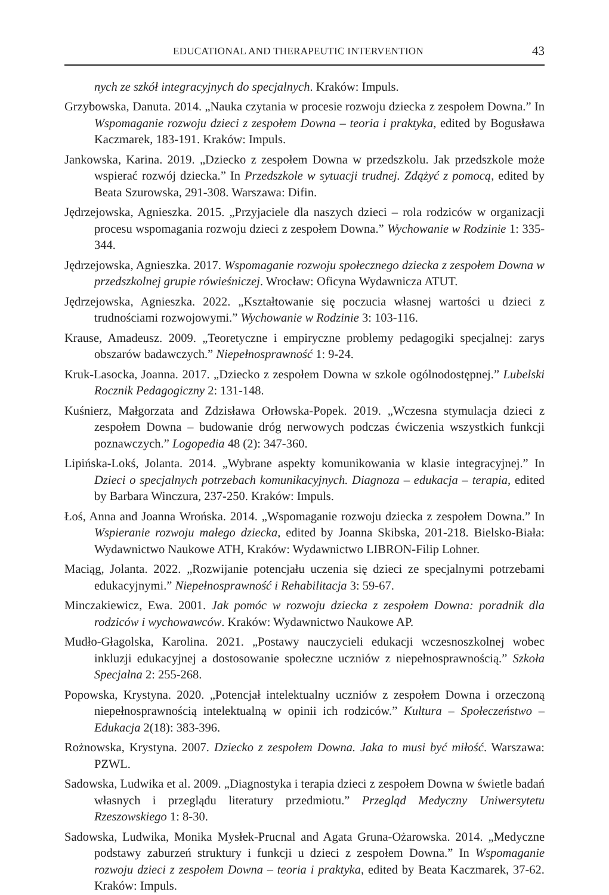EDUCATIONAL AND THERAPEUTIC INTERVENTION 43
nych ze szkół integracyjnych do specjalnych. Kraków: Impuls.
Grzybowska, Danuta. 2014. „Nauka czytania w procesie rozwoju dziecka z zespołem Downa.” In Wspomaganie rozwoju dzieci z zespołem Downa – teoria i praktyka, edited by Bogusława Kaczmarek, 183-191. Kraków: Impuls.
Jankowska, Karina. 2019. „Dziecko z zespołem Downa w przedszkolu. Jak przedszkole może wspierać rozwój dziecka.” In Przedszkole w sytuacji trudnej. Zdążyć z pomocą, edited by Beata Szurowska, 291-308. Warszawa: Difin.
Jędrzejowska, Agnieszka. 2015. „Przyjaciele dla naszych dzieci – rola rodziców w organizacji procesu wspomagania rozwoju dzieci z zespołem Downa.” Wychowanie w Rodzinie 1: 335-344.
Jędrzejowska, Agnieszka. 2017. Wspomaganie rozwoju społecznego dziecka z zespołem Downa w przedszkolnej grupie rówieśniczej. Wrocław: Oficyna Wydawnicza ATUT.
Jędrzejowska, Agnieszka. 2022. „Kształtowanie się poczucia własnej wartości u dzieci z trudnościami rozwojowymi.” Wychowanie w Rodzinie 3: 103-116.
Krause, Amadeusz. 2009. „Teoretyczne i empiryczne problemy pedagogiki specjalnej: zarys obszarów badawczych.” Niepełnosprawność 1: 9-24.
Kruk-Lasocka, Joanna. 2017. „Dziecko z zespołem Downa w szkole ogólnodostępnej.” Lubelski Rocznik Pedagogiczny 2: 131-148.
Kuśnierz, Małgorzata and Zdzisława Orłowska-Popek. 2019. „Wczesna stymulacja dzieci z zespołem Downa – budowanie dróg nerwowych podczas ćwiczenia wszystkich funkcji poznawczych.” Logopedia 48 (2): 347-360.
Lipińska-Lokś, Jolanta. 2014. „Wybrane aspekty komunikowania w klasie integracyjnej.” In Dzieci o specjalnych potrzebach komunikacyjnych. Diagnoza – edukacja – terapia, edited by Barbara Winczura, 237-250. Kraków: Impuls.
Łoś, Anna and Joanna Wrońska. 2014. „Wspomaganie rozwoju dziecka z zespołem Downa.” In Wspieranie rozwoju małego dziecka, edited by Joanna Skibska, 201-218. Bielsko-Biała: Wydawnictwo Naukowe ATH, Kraków: Wydawnictwo LIBRON-Filip Lohner.
Maciąg, Jolanta. 2022. „Rozwijanie potencjału uczenia się dzieci ze specjalnymi potrzebami edukacyjnymi.” Niepełnosprawność i Rehabilitacja 3: 59-67.
Minczakiewicz, Ewa. 2001. Jak pomóc w rozwoju dziecka z zespołem Downa: poradnik dla rodziców i wychowawców. Kraków: Wydawnictwo Naukowe AP.
Mudło-Głagolska, Karolina. 2021. „Postawy nauczycieli edukacji wczesnoszkolnej wobec inkluzji edukacyjnej a dostosowanie społeczne uczniów z niepełnosprawnością.” Szkoła Specjalna 2: 255-268.
Popowska, Krystyna. 2020. „Potencjał intelektualny uczniów z zespołem Downa i orzeczoną niepełnosprawnością intelektualną w opinii ich rodziców.” Kultura – Społeczeństwo – Edukacja 2(18): 383-396.
Rożnowska, Krystyna. 2007. Dziecko z zespołem Downa. Jaka to musi być miłość. Warszawa: PZWL.
Sadowska, Ludwika et al. 2009. „Diagnostyka i terapia dzieci z zespołem Downa w świetle badań własnych i przeglądu literatury przedmiotu.” Przegląd Medyczny Uniwersytetu Rzeszowskiego 1: 8-30.
Sadowska, Ludwika, Monika Mysłek-Prucnal and Agata Gruna-Ożarowska. 2014. „Medyczne podstawy zaburzeń struktury i funkcji u dzieci z zespołem Downa.” In Wspomaganie rozwoju dzieci z zespołem Downa – teoria i praktyka, edited by Beata Kaczmarek, 37-62. Kraków: Impuls.